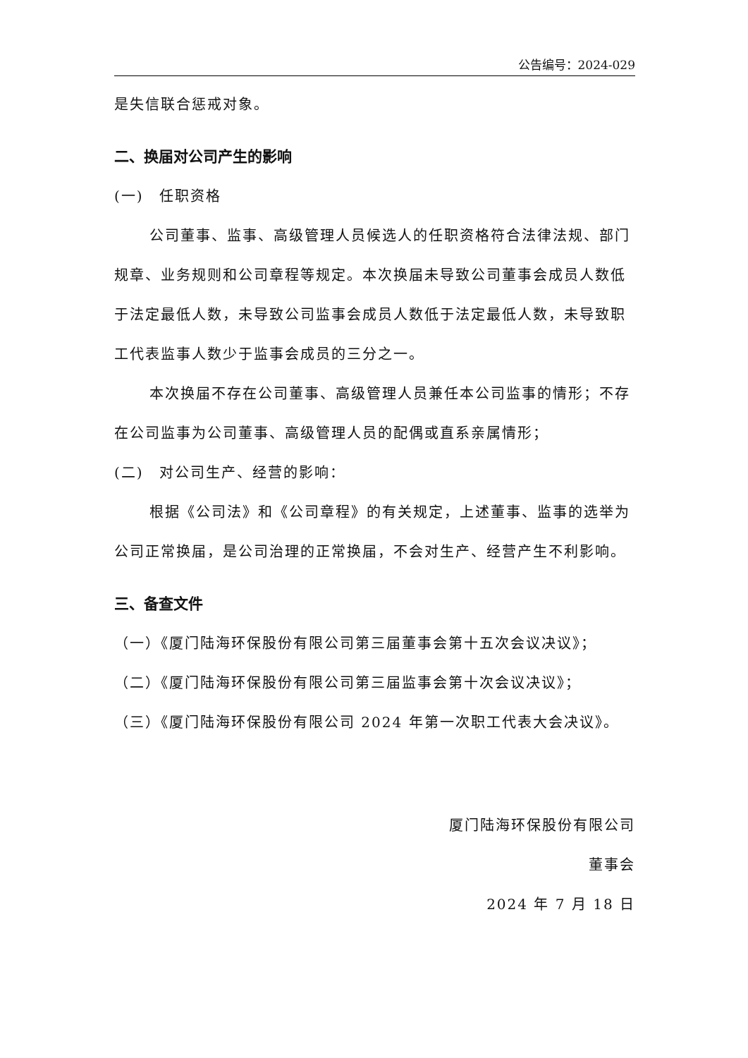公告编号：2024-029
是失信联合惩戒对象。
二、换届对公司产生的影响
(一)　任职资格
公司董事、监事、高级管理人员候选人的任职资格符合法律法规、部门规章、业务规则和公司章程等规定。本次换届未导致公司董事会成员人数低于法定最低人数，未导致公司监事会成员人数低于法定最低人数，未导致职工代表监事人数少于监事会成员的三分之一。
本次换届不存在公司董事、高级管理人员兼任本公司监事的情形；不存在公司监事为公司董事、高级管理人员的配偶或直系亲属情形；
(二)　对公司生产、经营的影响：
根据《公司法》和《公司章程》的有关规定，上述董事、监事的选举为公司正常换届，是公司治理的正常换届，不会对生产、经营产生不利影响。
三、备查文件
（一）《厦门陆海环保股份有限公司第三届董事会第十五次会议决议》；
（二）《厦门陆海环保股份有限公司第三届监事会第十次会议决议》；
（三）《厦门陆海环保股份有限公司 2024 年第一次职工代表大会决议》。
厦门陆海环保股份有限公司
董事会
2024 年 7 月 18 日